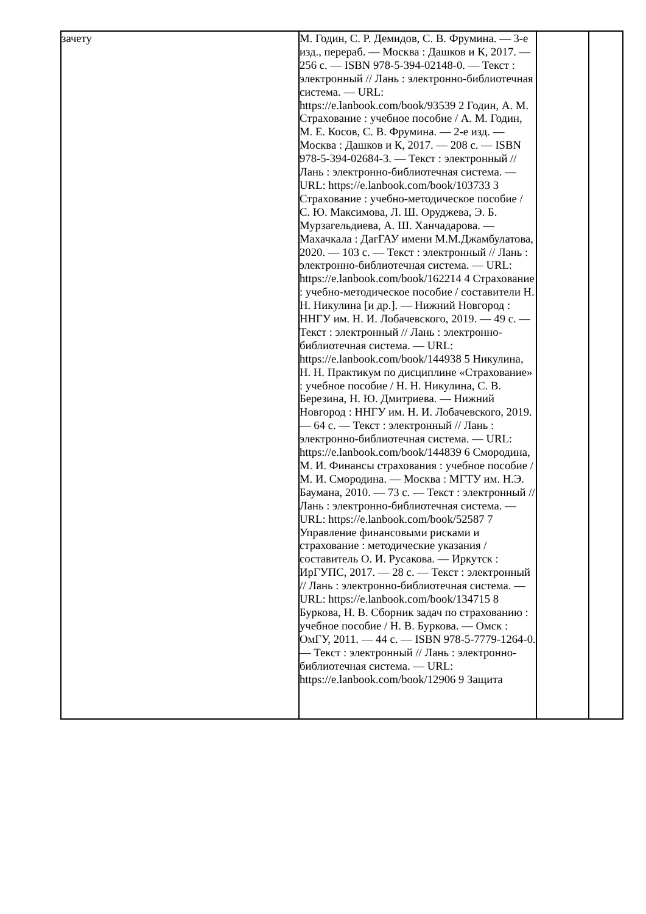| зачету | М. Годин, С. Р. Демидов, С. В. Фрумина. — 3-е изд., перераб. — Москва : Дашков и К, 2017. — 256 с. — ISBN 978-5-394-02148-0. — Текст : электронный // Лань : электронно-библиотечная система. — URL: https://e.lanbook.com/book/93539 2 Годин, А. М. Страхование : учебное пособие / А. М. Годин, М. Е. Косов, С. В. Фрумина. — 2-е изд. — Москва : Дашков и К, 2017. — 208 с. — ISBN 978-5-394-02684-3. — Текст : электронный // Лань : электронно-библиотечная система. — URL: https://e.lanbook.com/book/103733 3 Страхование : учебно-методическое пособие / С. Ю. Максимова, Л. Ш. Оруджева, Э. Б. Мурзагельдиева, А. Ш. Ханчадарова. — Махачкала : ДагГАУ имени М.М.Джамбулатова, 2020. — 103 с. — Текст : электронный // Лань : электронно-библиотечная система. — URL: https://e.lanbook.com/book/162214 4 Страхование : учебно-методическое пособие / составители Н. Н. Никулина [и др.]. — Нижний Новгород : ННГУ им. Н. И. Лобачевского, 2019. — 49 с. — Текст : электронный // Лань : электронно-библиотечная система. — URL: https://e.lanbook.com/book/144938 5 Никулина, Н. Н. Практикум по дисциплине «Страхование» : учебное пособие / Н. Н. Никулина, С. В. Березина, Н. Ю. Дмитриева. — Нижний Новгород : ННГУ им. Н. И. Лобачевского, 2019. — 64 с. — Текст : электронный // Лань : электронно-библиотечная система. — URL: https://e.lanbook.com/book/144839 6 Смородина, М. И. Финансы страхования : учебное пособие / М. И. Смородина. — Москва : МГТУ им. Н.Э. Баумана, 2010. — 73 с. — Текст : электронный // Лань : электронно-библиотечная система. — URL: https://e.lanbook.com/book/52587 7 Управление финансовыми рисками и страхование : методические указания / составитель О. И. Русакова. — Иркутск : ИрГУПС, 2017. — 28 с. — Текст : электронный // Лань : электронно-библиотечная система. — URL: https://e.lanbook.com/book/134715 8 Буркова, Н. В. Сборник задач по страхованию : учебное пособие / Н. В. Буркова. — Омск : ОмГУ, 2011. — 44 с. — ISBN 978-5-7779-1264-0. — Текст : электронный // Лань : электронно-библиотечная система. — URL: https://e.lanbook.com/book/12906 9 Защита | | |